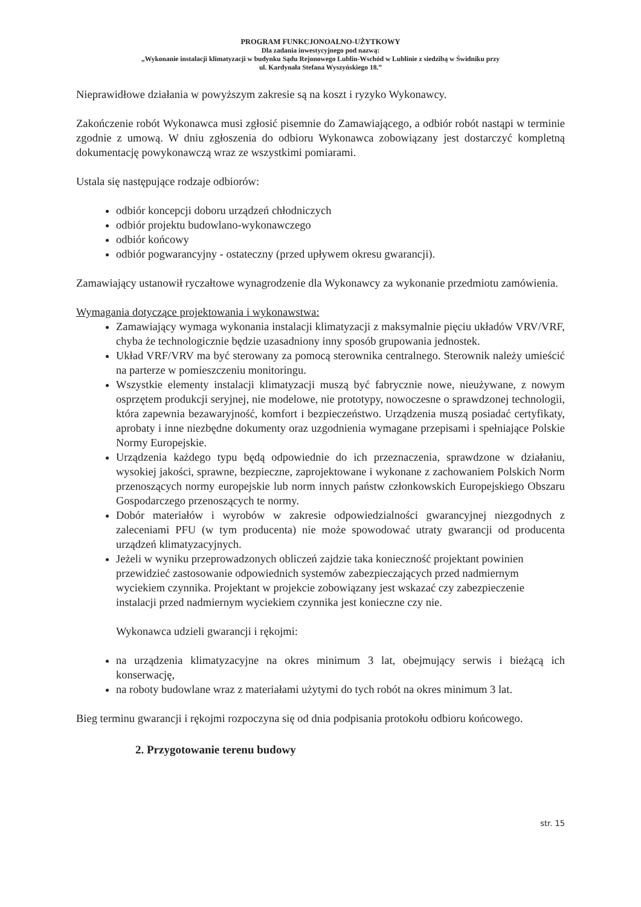PROGRAM FUNKCJONOALNO-UŻYTKOWY
Dla zadania inwestycyjnego pod nazwą:
„Wykonanie instalacji klimatyzacji w budynku Sądu Rejonowego Lublin-Wschód w Lublinie z siedzibą w Świdniku przy
ul. Kardynała Stefana Wyszyńskiego 18.”
Nieprawidłowe działania w powyższym zakresie są na koszt i ryzyko Wykonawcy.
Zakończenie robót Wykonawca musi zgłosić pisemnie do Zamawiającego, a odbiór robót nastąpi w terminie zgodnie z umową. W dniu zgłoszenia do odbioru Wykonawca zobowiązany jest dostarczyć kompletną dokumentację powykonawczą wraz ze wszystkimi pomiarami.
Ustala się następujące rodzaje odbiorów:
odbiór koncepcji doboru urządzeń chłodniczych
odbiór projektu budowlano-wykonawczego
odbiór końcowy
odbiór pogwarancyjny - ostateczny (przed upływem okresu gwarancji).
Zamawiający ustanowił ryczałtowe wynagrodzenie dla Wykonawcy za wykonanie przedmiotu zamówienia.
Wymagania dotyczące projektowania i wykonawstwa:
Zamawiający wymaga wykonania instalacji klimatyzacji z maksymalnie pięciu układów VRV/VRF, chyba że technologicznie będzie uzasadniony inny sposób grupowania jednostek.
Układ VRF/VRV ma być sterowany za pomocą sterownika centralnego. Sterownik należy umieścić na parterze w pomieszczeniu monitoringu.
Wszystkie elementy instalacji klimatyzacji muszą być fabrycznie nowe, nieużywane, z nowym osprzętem produkcji seryjnej, nie modelowe, nie prototypy, nowoczesne o sprawdzonej technologii, która zapewnia bezawaryjność, komfort i bezpieczeństwo. Urządzenia muszą posiadać certyfikaty, aprobaty i inne niezbędne dokumenty oraz uzgodnienia wymagane przepisami i spełniające Polskie Normy Europejskie.
Urządzenia każdego typu będą odpowiednie do ich przeznaczenia, sprawdzone w działaniu, wysokiej jakości, sprawne, bezpieczne, zaprojektowane i wykonane z zachowaniem Polskich Norm przenoszących normy europejskie lub norm innych państw członkowskich Europejskiego Obszaru Gospodarczego przenoszących te normy.
Dobór materiałów i wyrobów w zakresie odpowiedzialności gwarancyjnej niezgodnych z zaleceniami PFU (w tym producenta) nie może spowodować utraty gwarancji od producenta urządzeń klimatyzacyjnych.
Jeżeli w wyniku przeprowadzonych obliczeń zajdzie taka konieczność projektant powinien przewidzieć zastosowanie odpowiednich systemów zabezpieczających przed nadmiernym wyciekiem czynnika. Projektant w projekcie zobowiązany jest wskazać czy zabezpieczenie instalacji przed nadmiernym wyciekiem czynnika jest konieczne czy nie.
Wykonawca udzieli gwarancji i rękojmi:
na urządzenia klimatyzacyjne na okres minimum 3 lat, obejmujący serwis i bieżącą ich konserwację,
na roboty budowlane wraz z materiałami użytymi do tych robót na okres minimum 3 lat.
Bieg terminu gwarancji i rękojmi rozpoczyna się od dnia podpisania protokołu odbioru końcowego.
2. Przygotowanie terenu budowy
str. 15